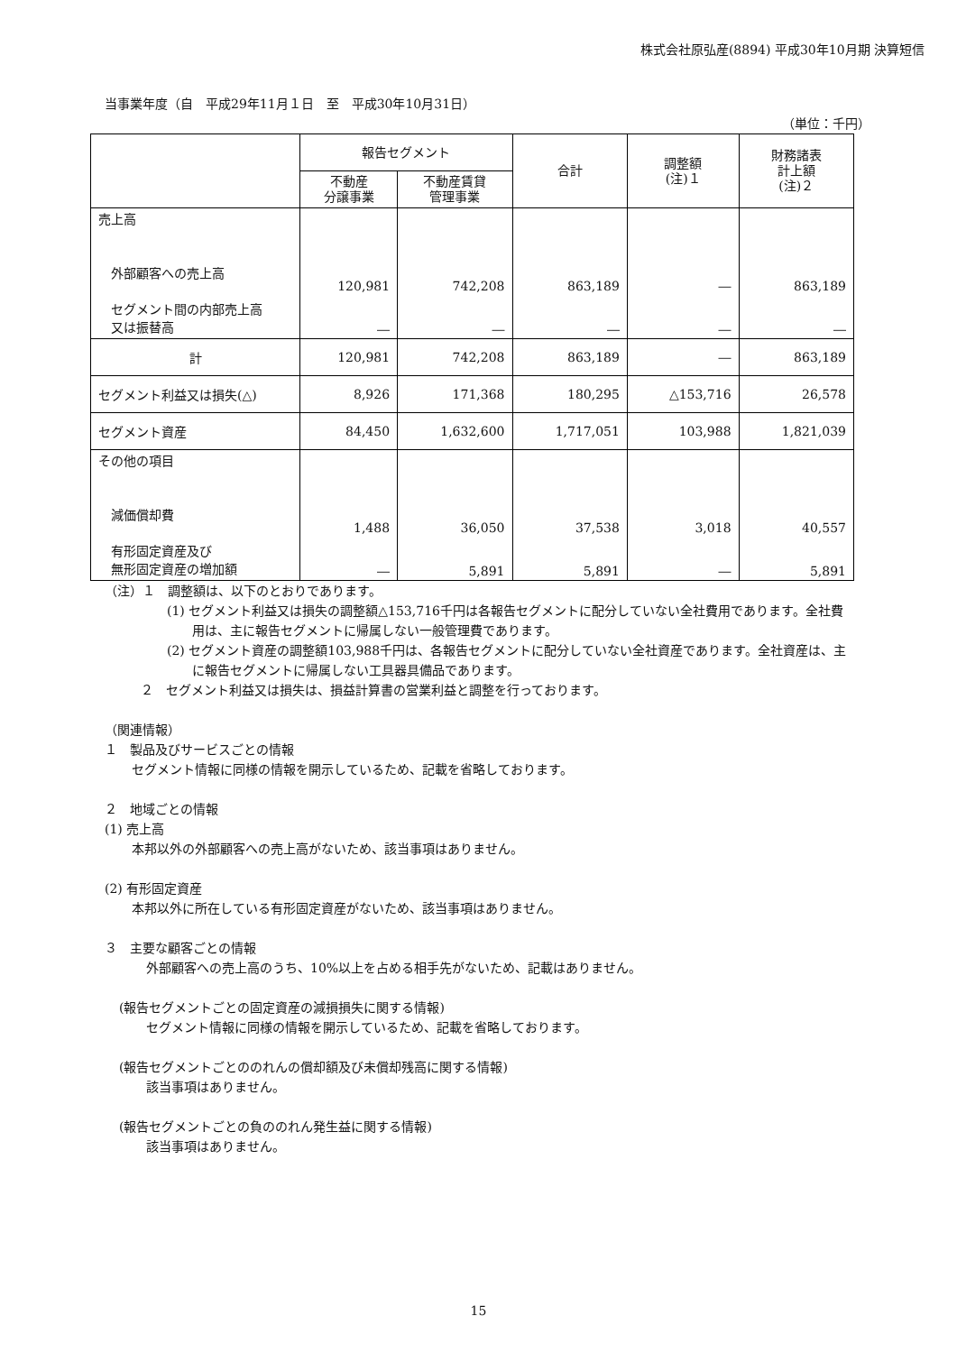株式会社原弘産(8894) 平成30年10月期 決算短信
当事業年度（自　平成29年11月１日　至　平成30年10月31日）
（単位：千円）
| | 報告セグメント | | 合計 | 調整額 (注)１ | 財務諸表 計上額 (注)２ |
| --- | --- | --- | --- | --- | --- |
| | 不動産 分譲事業 | 不動産賃貸 管理事業 | | | |
| 売上高 外部顧客への売上高 セグメント間の内部売上高 又は振替高 | 120,981 ― | 742,208 ― | 863,189 ― | ― ― | 863,189 ― |
| 計 | 120,981 | 742,208 | 863,189 | ― | 863,189 |
| セグメント利益又は損失(△) | 8,926 | 171,368 | 180,295 | △153,716 | 26,578 |
| セグメント資産 | 84,450 | 1,632,600 | 1,717,051 | 103,988 | 1,821,039 |
| その他の項目 減価償却費 有形固定資産及び 無形固定資産の増加額 | 1,488 ― | 36,050 5,891 | 37,538 5,891 | 3,018 ― | 40,557 5,891 |
（注）１　調整額は、以下のとおりであります。
(1) セグメント利益又は損失の調整額△153,716千円は各報告セグメントに配分していない全社費用であります。全社費用は、主に報告セグメントに帰属しない一般管理費であります。
(2) セグメント資産の調整額103,988千円は、各報告セグメントに配分していない全社資産であります。全社資産は、主に報告セグメントに帰属しない工具器具備品であります。
２　セグメント利益又は損失は、損益計算書の営業利益と調整を行っております。
（関連情報）
１　製品及びサービスごとの情報
セグメント情報に同様の情報を開示しているため、記載を省略しております。
２　地域ごとの情報
(1) 売上高
本邦以外の外部顧客への売上高がないため、該当事項はありません。
(2) 有形固定資産
本邦以外に所在している有形固定資産がないため、該当事項はありません。
３　主要な顧客ごとの情報
外部顧客への売上高のうち、10%以上を占める相手先がないため、記載はありません。
(報告セグメントごとの固定資産の減損損失に関する情報)
セグメント情報に同様の情報を開示しているため、記載を省略しております。
(報告セグメントごとののれんの償却額及び未償却残高に関する情報)
該当事項はありません。
(報告セグメントごとの負ののれん発生益に関する情報)
該当事項はありません。
15